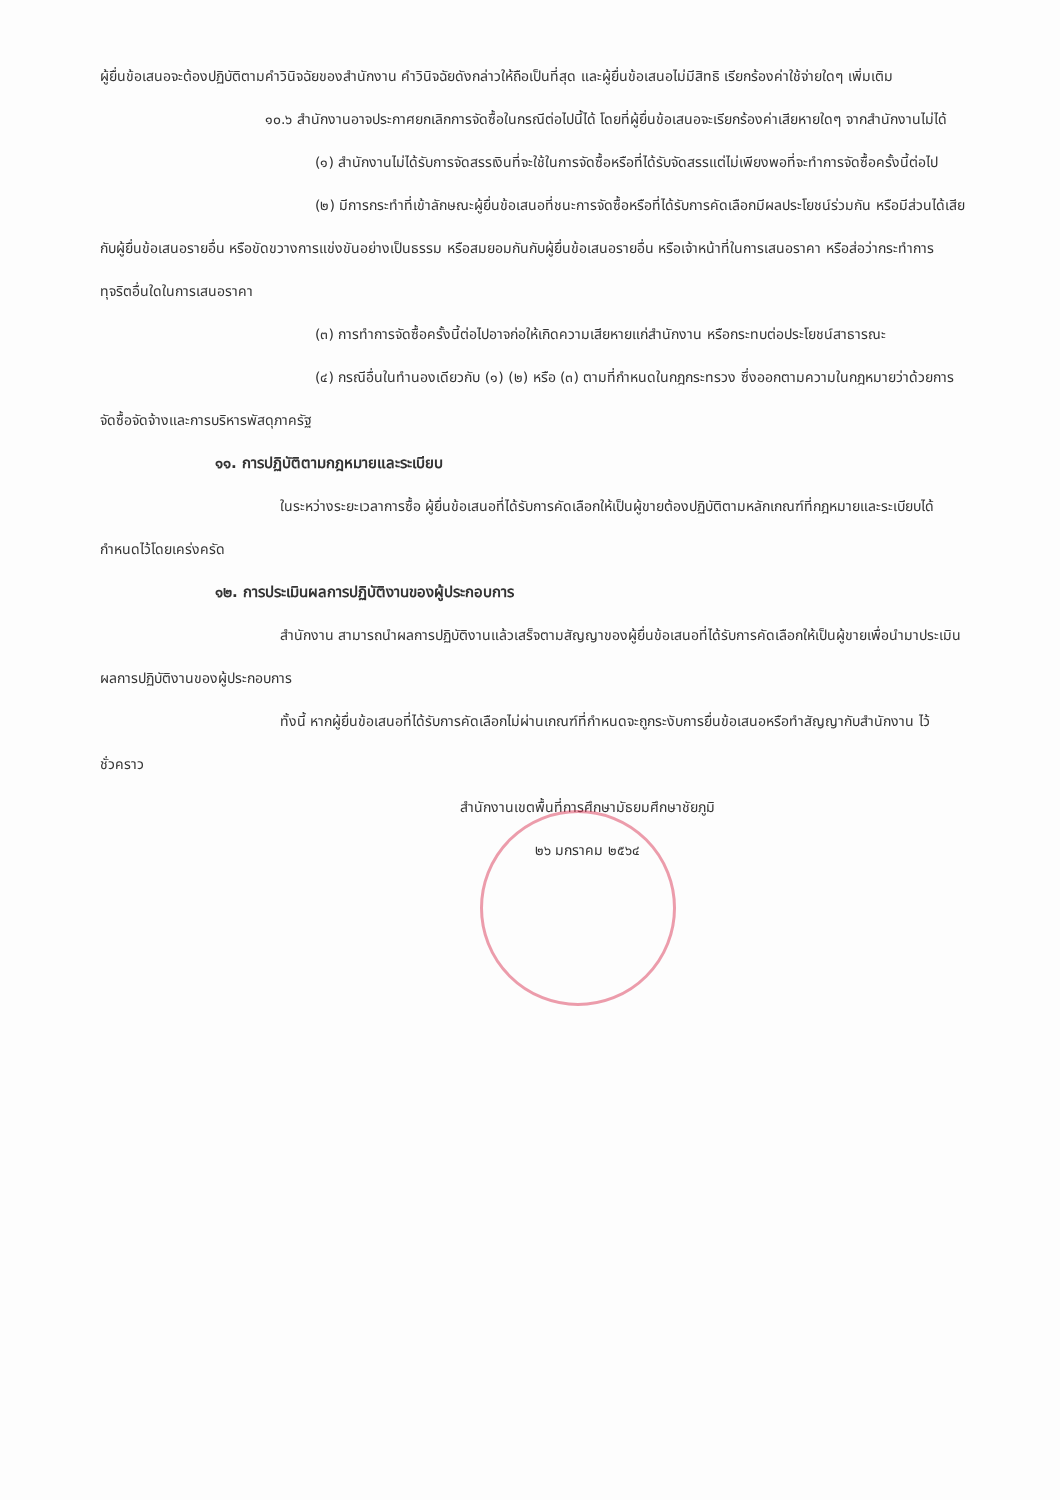ผู้ยื่นข้อเสนอจะต้องปฏิบัติตามคำวินิจฉัยของสำนักงาน คำวินิจฉัยดังกล่าวให้ถือเป็นที่สุด และผู้ยื่นข้อเสนอไม่มีสิทธิ เรียกร้องค่าใช้จ่ายใดๆ เพิ่มเติม
๑๐.๖ สำนักงานอาจประกาศยกเลิกการจัดซื้อในกรณีต่อไปนี้ได้ โดยที่ผู้ยื่นข้อเสนอจะเรียกร้องค่าเสียหายใดๆ จากสำนักงานไม่ได้
(๑) สำนักงานไม่ได้รับการจัดสรรเงินที่จะใช้ในการจัดซื้อหรือที่ได้รับจัดสรรแต่ไม่เพียงพอที่จะทำการจัดซื้อครั้งนี้ต่อไป
(๒) มีการกระทำที่เข้าลักษณะผู้ยื่นข้อเสนอที่ชนะการจัดซื้อหรือที่ได้รับการคัดเลือกมีผลประโยชน์ร่วมกัน หรือมีส่วนได้เสียกับผู้ยื่นข้อเสนอรายอื่น หรือขัดขวางการแข่งขันอย่างเป็นธรรม หรือสมยอมกันกับผู้ยื่นข้อเสนอรายอื่น หรือเจ้าหน้าที่ในการเสนอราคา หรือส่อว่ากระทำการทุจริตอื่นใดในการเสนอราคา
(๓) การทำการจัดซื้อครั้งนี้ต่อไปอาจก่อให้เกิดความเสียหายแก่สำนักงาน หรือกระทบต่อประโยชน์สาธารณะ
(๔) กรณีอื่นในทำนองเดียวกับ (๑) (๒) หรือ (๓) ตามที่กำหนดในกฎกระทรวง ซึ่งออกตามความในกฎหมายว่าด้วยการจัดซื้อจัดจ้างและการบริหารพัสดุภาครัฐ
๑๑. การปฏิบัติตามกฎหมายและระเบียบ
ในระหว่างระยะเวลาการซื้อ ผู้ยื่นข้อเสนอที่ได้รับการคัดเลือกให้เป็นผู้ขายต้องปฏิบัติตามหลักเกณฑ์ที่กฎหมายและระเบียบได้กำหนดไว้โดยเคร่งครัด
๑๒. การประเมินผลการปฏิบัติงานของผู้ประกอบการ
สำนักงาน สามารถนำผลการปฏิบัติงานแล้วเสร็จตามสัญญาของผู้ยื่นข้อเสนอที่ได้รับการคัดเลือกให้เป็นผู้ขายเพื่อนำมาประเมินผลการปฏิบัติงานของผู้ประกอบการ
ทั้งนี้ หากผู้ยื่นข้อเสนอที่ได้รับการคัดเลือกไม่ผ่านเกณฑ์ที่กำหนดจะถูกระงับการยื่นข้อเสนอหรือทำสัญญากับสำนักงาน ไว้ชั่วคราว
สำนักงานเขตพื้นที่การศึกษามัธยมศึกษาชัยภูมิ
๒๖ มกราคม ๒๕๖๔